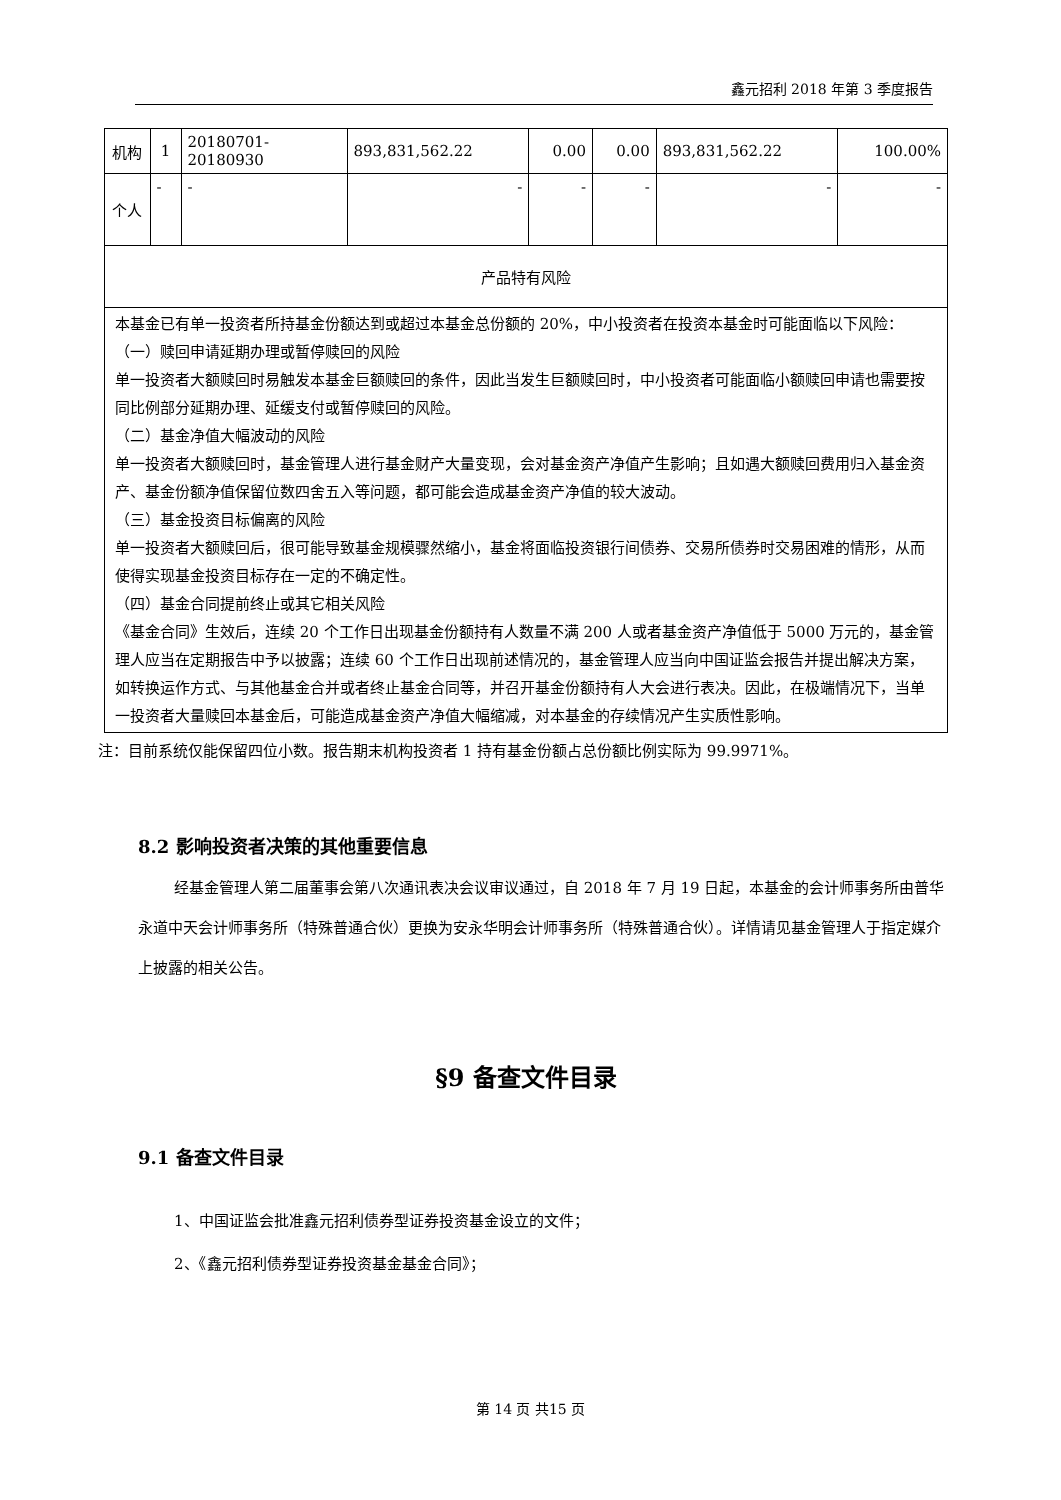鑫元招利 2018 年第 3 季度报告
| 机构 | 1 | 20180701-20180930 | 893,831,562.22 | 0.00 | 0.00 | 893,831,562.22 | 100.00% |
| 个人 | - | - | - | - | - | - | - |
| 产品特有风险 | | | | | | | |
| 本基金已有单一投资者所持基金份额达到或超过本基金总份额的 20%，中小投资者在投资本基金时可能面临以下风险： （一）赎回申请延期办理或暂停赎回的风险 单一投资者大额赎回时易触发本基金巨额赎回的条件，因此当发生巨额赎回时，中小投资者可能面临小额赎回申请也需要按同比例部分延期办理、延缓支付或暂停赎回的风险。 （二）基金净值大幅波动的风险 单一投资者大额赎回时，基金管理人进行基金财产大量变现，会对基金资产净值产生影响；且如遇大额赎回费用归入基金资产、基金份额净值保留位数四舍五入等问题，都可能会造成基金资产净值的较大波动。 （三）基金投资目标偏离的风险 单一投资者大额赎回后，很可能导致基金规模骤然缩小，基金将面临投资银行间债券、交易所债券时交易困难的情形，从而使得实现基金投资目标存在一定的不确定性。 （四）基金合同提前终止或其它相关风险 《基金合同》生效后，连续 20 个工作日出现基金份额持有人数量不满 200 人或者基金资产净值低于 5000 万元的，基金管理人应当在定期报告中予以披露；连续 60 个工作日出现前述情况的，基金管理人应当向中国证监会报告并提出解决方案，如转换运作方式、与其他基金合并或者终止基金合同等，并召开基金份额持有人大会进行表决。因此，在极端情况下，当单一投资者大量赎回本基金后，可能造成基金资产净值大幅缩减，对本基金的存续情况产生实质性影响。 | | | | | | | |
注：目前系统仅能保留四位小数。报告期末机构投资者 1 持有基金份额占总份额比例实际为 99.9971%。
8.2 影响投资者决策的其他重要信息
经基金管理人第二届董事会第八次通讯表决会议审议通过，自 2018 年 7 月 19 日起，本基金的会计师事务所由普华永道中天会计师事务所（特殊普通合伙）更换为安永华明会计师事务所（特殊普通合伙）。详情请见基金管理人于指定媒介上披露的相关公告。
§9 备查文件目录
9.1 备查文件目录
1、中国证监会批准鑫元招利债券型证券投资基金设立的文件；
2、《鑫元招利债券型证券投资基金基金合同》；
第 14 页 共15 页